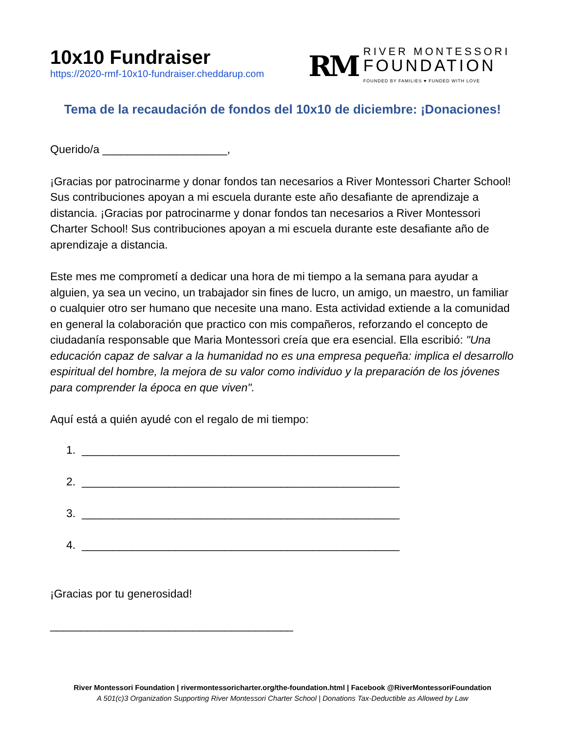10x10 Fundraiser
https://2020-rmf-10x10-fundraiser.cheddarup.com
RM
RIVER MONTESSORI
FOUNDATION
FOUNDED BY FAMILIES ♥ FUNDED WITH LOVE
Tema de la recaudación de fondos del 10x10 de diciembre: ¡Donaciones!
Querido/a ____________________,
¡Gracias por patrocinarme y donar fondos tan necesarios a River Montessori Charter School! Sus contribuciones apoyan a mi escuela durante este año desafiante de aprendizaje a distancia. ¡Gracias por patrocinarme y donar fondos tan necesarios a River Montessori Charter School! Sus contribuciones apoyan a mi escuela durante este desafiante año de aprendizaje a distancia.
Este mes me comprometí a dedicar una hora de mi tiempo a la semana para ayudar a alguien, ya sea un vecino, un trabajador sin fines de lucro, un amigo, un maestro, un familiar o cualquier otro ser humano que necesite una mano. Esta actividad extiende a la comunidad en general la colaboración que practico con mis compañeros, reforzando el concepto de ciudadanía responsable que Maria Montessori creía que era esencial. Ella escribió: "Una educación capaz de salvar a la humanidad no es una empresa pequeña: implica el desarrollo espiritual del hombre, la mejora de su valor como individuo y la preparación de los jóvenes para comprender la época en que viven".
Aquí está a quién ayudé con el regalo de mi tiempo:
1. ___________________________________________________
2. ___________________________________________________
3. ___________________________________________________
4. ___________________________________________________
¡Gracias por tu generosidad!
_______________________________________
River Montessori Foundation | rivermontessoricharter.org/the-foundation.html | Facebook @RiverMontessoriFoundation
A 501(c)3 Organization Supporting River Montessori Charter School | Donations Tax-Deductible as Allowed by Law